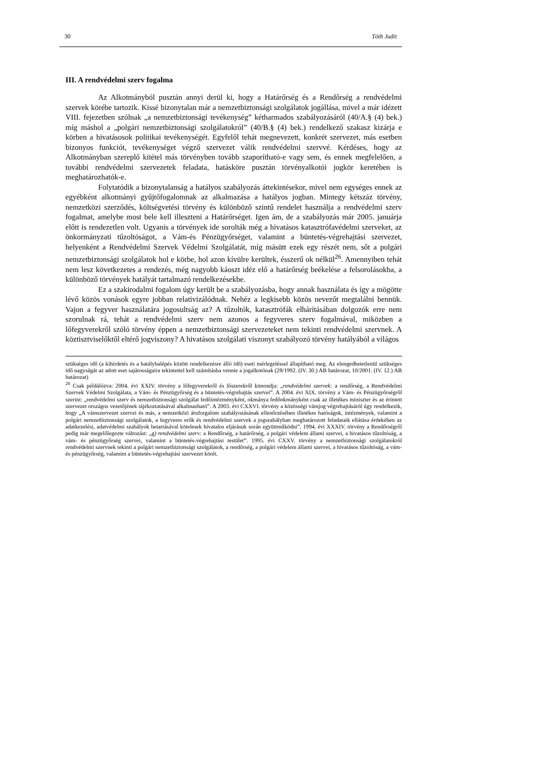30 Tóth Judit
III. A rendvédelmi szerv fogalma
Az Alkotmányból pusztán annyi derül ki, hogy a Határőrség és a Rendőrség a rendvédelmi szervek körébe tartozik. Kissé bizonytalan már a nemzetbiztonsági szolgálatok jogállása, mivel a már idézett VIII. fejezetben szólnak „a nemzetbiztonsági tevékenység” kétharmados szabályozásáról (40/A.§ (4) bek.) míg máshol a „polgári nemzetbiztonsági szolgálatokról” (40/B.§ (4) bek.) rendelkező szakasz kizárja e körben a hivatásosok politikai tevékenységét. Egyfelől tehát megnevezett, konkrét szervezet, más esetben bizonyos funkciót, tevékenységet végző szervezet válik rendvédelmi szervvé. Kérdéses, hogy az Alkotmányban szereplő kitétel más törvényben tovább szaporítható-e vagy sem, és ennek megfelelően, a további rendvédelmi szervezetek feladata, hatásköre pusztán törvényalkotói jogkör keretében is meghatározhatók-e.
Folytatódik a bizonytalanság a hatályos szabályozás áttekintésekor, mivel nem egységes ennek az egyébként alkotmányi gyűjtőfogalomnak az alkalmazása a hatályos jogban. Mintegy kétszáz törvény, nemzetközi szerződés, költségvetési törvény és különböző szintű rendelet használja a rendvédelmi szerv fogalmat, amelybe most bele kell illeszteni a Határőrséget. Igen ám, de a szabályozás már 2005. januárja előtt is rendezetlen volt. Ugyanis a törvények ide sorolták még a hivatásos katasztrófavédelmi szerveket, az önkormányzati tűzoltóságot, a Vám-és Pénzügyőrséget, valamint a büntetés-végrehajtási szervezet, helyenként a Rendvédelmi Szervek Védelmi Szolgálatát, míg másütt ezek egy részét nem, sőt a polgári nemzetbiztonsági szolgálatok hol e körbe, hol azon kívülre kerültek, ésszerű ok nélkül<sup>26</sup>. Amennyiben tehát nem lesz következetes a rendezés, még nagyobb káoszt idéz elő a határőrség beékelése a felsorolásokba, a különböző törvények hatályát tartalmazó rendelkezésekbe.
Ez a szakirodalmi fogalom úgy került be a szabályozásba, hogy annak használata és így a mögötte lévő közös vonások egyre jobban relativizálódnak. Nehéz a legkisebb közös nevezőt megtalálni bennük. Vajon a fegyver használatára jogosultság az? A tűzoltók, katasztrófák elhárításában dolgozók erre nem szorulnak rá, tehát a rendvédelmi szerv nem azonos a fegyveres szerv fogalmával, miközben a lőfegyverekről szóló törvény éppen a nemzetbiztonsági szervezeteket nem tekinti rendvédelmi szervnek. A köztisztviselőktől eltérő jogviszony? A hivatásos szolgálati viszonyt szabályozó törvény hatályából a világos
szükséges idő (a kihirdetés és a hatálybalépés között rendelkezésre álló idő) eseti mérlegeléssel állapítható meg. Az elengedhetetlenül szükséges idő nagyságát az adott eset sajátosságaira tekintettel kell számításba vennie a jogalkotónak (28/1992. (IV. 30.) AB határozat, 10/2001. (IV. 12.) AB határozat)
<sup>26</sup> Csak példálózva: 2004. évi XXIV. törvény a lőfegyverekről és lőszerekről kimondja: „rendvédelmi szervek: a rendőrség, a Rendvédelmi Szervek Védelmi Szolgálata, a Vám- és Pénzügyőrség és a büntetés-végrehajtás szervei”. A 2004. évi XIX. törvény a Vám- és Pénzügyőrségről szerint: „rendvédelmi szerv és nemzetbiztonsági szolgálat fedőintézményként, okmánya fedőokmányként csak az illetékes miniszter és az érintett szervezet országos vezetőjének tájékoztatásával alkalmazható”. A 2003. évi CXXVI. törvény a közösségi vámjog végrehajtásáról úgy rendelkezik, hogy „A vámszervezet szervei és más, a nemzetközi áruforgalom szabályozásának ellenőrzésében illetékes hatóságok, intézmények, valamint a polgári nemzetbiztonsági szolgálatok, a fegyveres erők és rendvédelmi szervek a jogszabályban meghatározott feladataik ellátása érdekében az adatkezelési, adatvédelmi szabályok betartásával kötelesek hivatalos eljárásuk során együttműködni”. 1994. évi XXXIV. törvény a Rendőrségről pedig már megelőlegezte változást: „g) rendvédelmi szerv: a Rendőrség, a határőrség, a polgári védelem állami szervei, a hivatásos tűzoltóság, a vám- és pénzügyőrség szervei, valamint a büntetés-végrehajtási testület”. 1995. évi CXXV. törvény a nemzetbiztonsági szolgálatokról rendvédelmi szervnek tekinti a polgári nemzetbiztonsági szolgálatok, a rendőrség, a polgári védelem állami szervei, a hivatásos tűzoltóság, a vám- és pénzügyőrség, valamint a büntetés-végrehajtási szervezet körét.